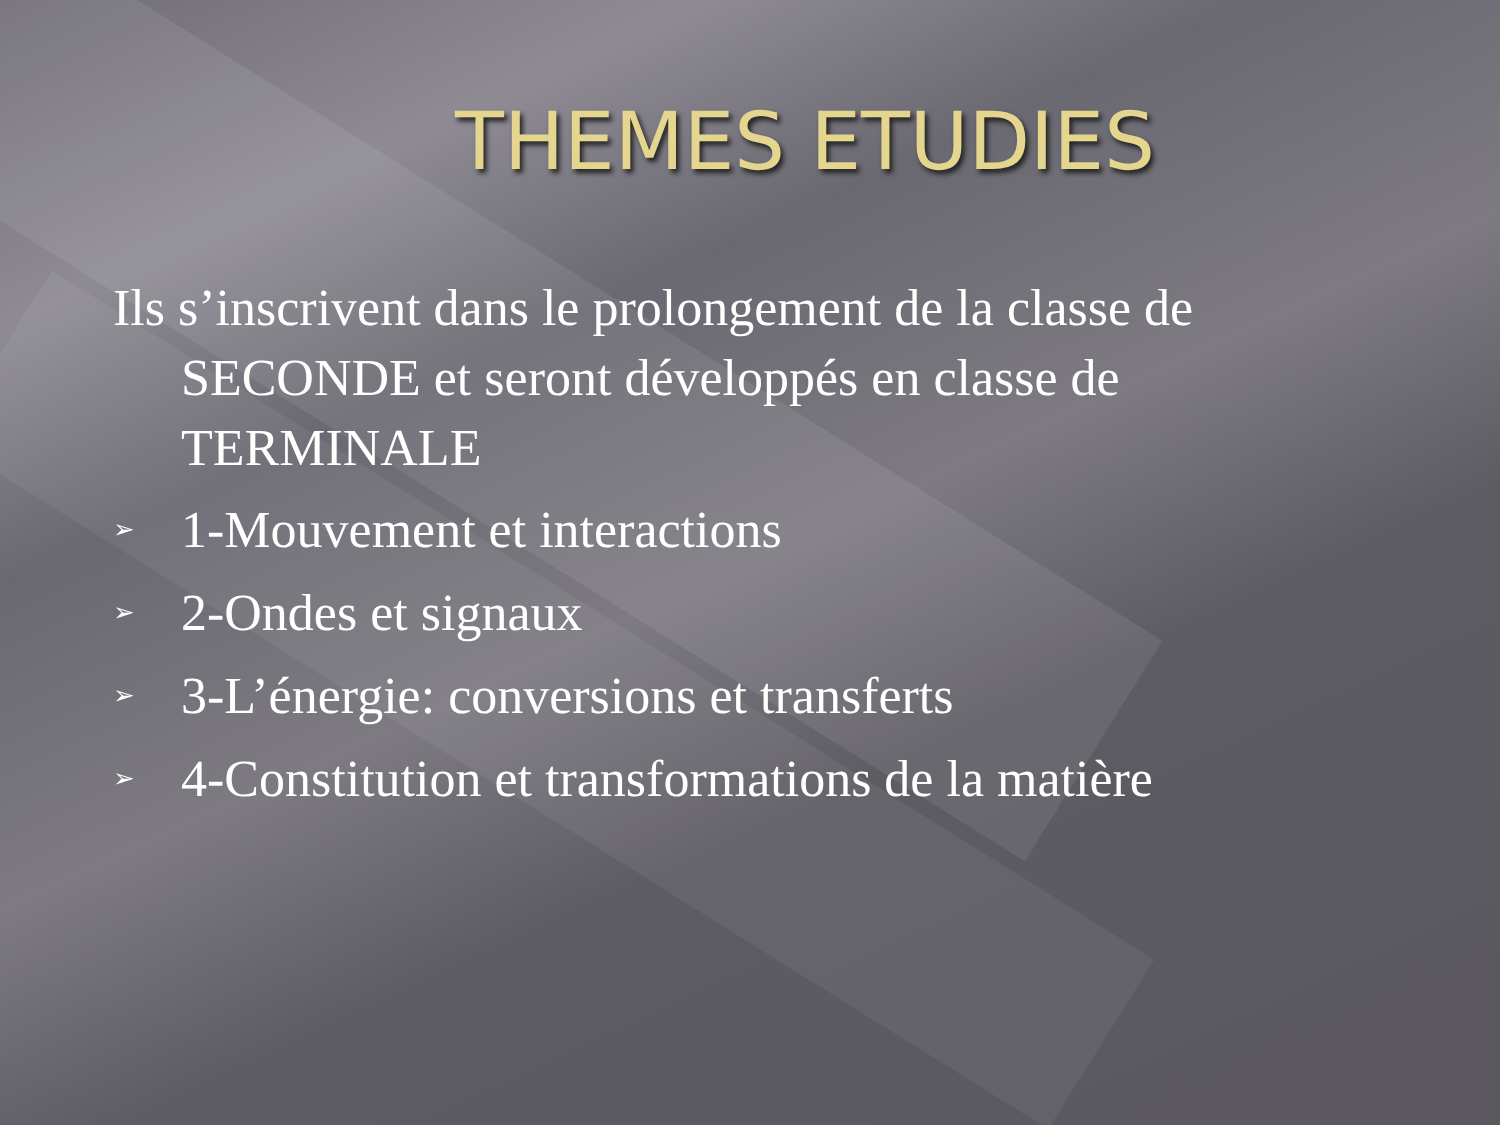THEMES ETUDIES
Ils s’inscrivent dans le prolongement de la classe de SECONDE et seront développés en classe de TERMINALE
➢ 1-Mouvement et interactions
➢ 2-Ondes et signaux
➢ 3-L’énergie: conversions et transferts
➢ 4-Constitution et transformations de la matière